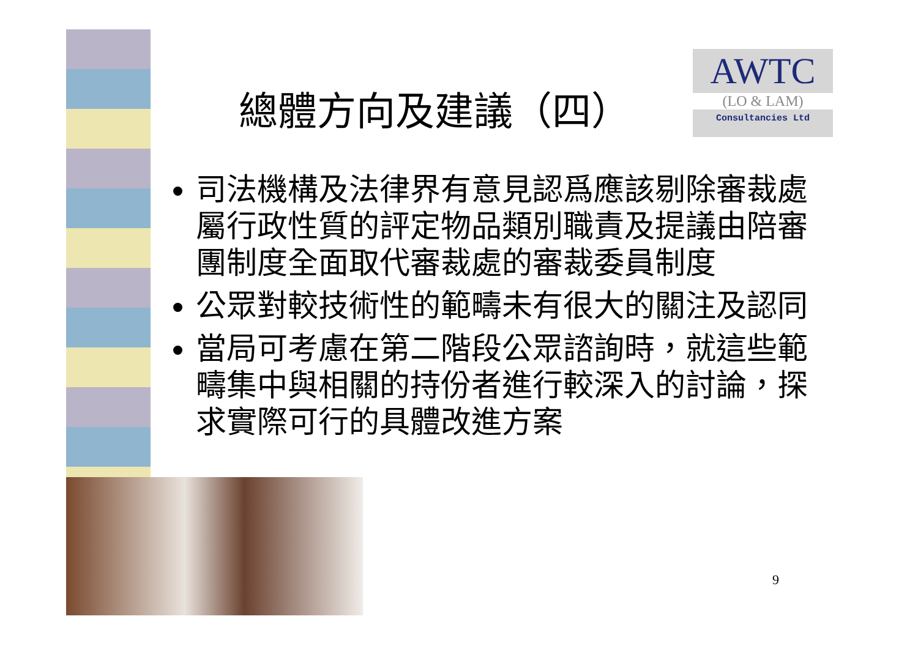AWTC
(LO & LAM)
Consultancies Ltd
總體方向及建議（四）
司法機構及法律界有意見認爲應該剔除審裁處屬行政性質的評定物品類別職責及提議由陪審團制度全面取代審裁處的審裁委員制度
公眾對較技術性的範疇未有很大的關注及認同
當局可考慮在第二階段公眾諮詢時，就這些範疇集中與相關的持份者進行較深入的討論，探求實際可行的具體改進方案
9